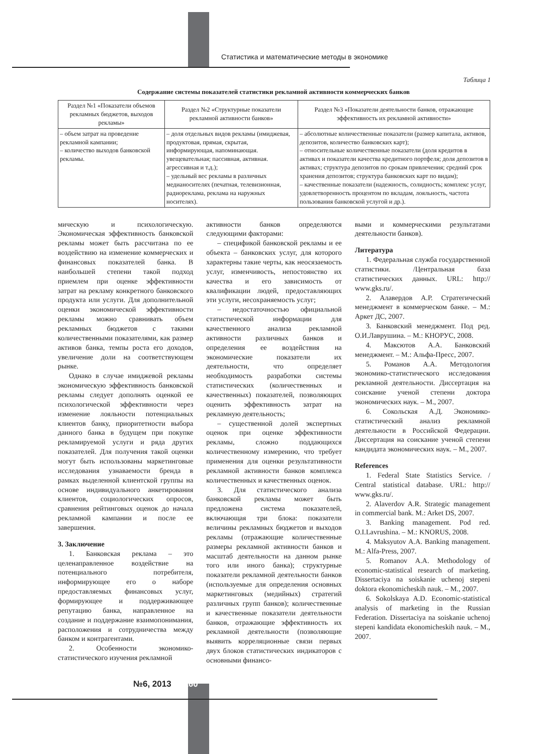Статистика и математические методы в экономике
Таблица 1
Содержание системы показателей статистики рекламной активности коммерческих банков
| Раздел №1 «Показатели объемов рекламных бюджетов, выходов рекламы» | Раздел №2 «Структурные показатели рекламной активности банков» | Раздел №3 «Показатели деятельности банков, отражающие эффективность их рекламной активности» |
| --- | --- | --- |
| – объем затрат на проведение рекламной кампании; – количество выходов банковской рекламы. | – доля отдельных видов рекламы (имиджевая, продуктовая, прямая, скрытая, информирующая, напоминающая. увещевательная; пассивная, активная. агрессивная и т.д.); – удельный вес рекламы в различных медианосителях (печатная, телевизионная, радиореклама, реклама на наружных носителях). | – абсолютные количественные показатели (размер капитала, активов, депозитов, количество банковских карт); – относительные количественные показатели (доля кредитов в активах и показатели качества кредитного портфеля; доля депозитов в активах; структура депозитов по срокам привлечения; средний срок хранения депозитов; структура банковских карт по видам); – качественные показатели (надежность, солидность; комплекс услуг, удовлетворенность процентом по вкладам, лояльность, частота пользования банковской услугой и др.). |
мическую и психологическую. Экономическая эффективность банковской рекламы может быть рассчитана по ее воздействию на изменение коммерческих и финансовых показателей банка. В наибольшей степени такой подход приемлем при оценке эффективности затрат на рекламу конкретного банковского продукта или услуги. Для дополнительной оценки экономической эффективности рекламы можно сравнивать объем рекламных бюджетов с такими количественными показателями, как размер активов банка, темпы роста его доходов, увеличение доли на соответствующем рынке.
Однако в случае имиджевой рекламы экономическую эффективность банковской рекламы следует дополнять оценкой ее психологической эффективности через изменение лояльности потенциальных клиентов банку, приоритетности выбора данного банка в будущем при покупке рекламируемой услуги и ряда других показателей. Для получения такой оценки могут быть использованы маркетинговые исследования узнаваемости бренда в рамках выделенной клиентской группы на основе индивидуального анкетирования клиентов, социологических опросов, сравнения рейтинговых оценок до начала рекламной кампании и после ее завершения.
3. Заключение
1. Банковская реклама – это целенаправленное воздействие на потенциального потребителя, информирующее его о наборе предоставляемых финансовых услуг, формирующее и поддерживающее репутацию банка, направленное на создание и поддержание взаимопонимания, расположения и сотрудничества между банком и контрагентами.
2. Особенности экономико-статистического изучения рекламной
активности банков определяются следующими факторами:
– спецификой банковской рекламы и ее объекта – банковских услуг, для которого характерны такие черты, как неосязаемость услуг, изменчивость, непостоянство их качества и его зависимость от квалификации людей, предоставляющих эти услуги, несохраняемость услуг;
– недостаточностью официальной статистической информации для качественного анализа рекламной активности различных банков и определения ее воздействия на экономические показатели их деятельности, что определяет необходимость разработки системы статистических (количественных и качественных) показателей, позволяющих оценить эффективность затрат на рекламную деятельность;
– существенной долей экспертных оценок при оценке эффективности рекламы, сложно поддающихся количественному измерению, что требует применения для оценки результативности рекламной активности банков комплекса количественных и качественных оценок.
3. Для статистического анализа банковской рекламы может быть предложена система показателей, включающая три блока: показатели величины рекламных бюджетов и выходов рекламы (отражающие количественные размеры рекламной активности банков и масштаб деятельности на данном рынке того или иного банка); структурные показатели рекламной деятельности банков (используемые для определения основных маркетинговых (медийных) стратегий различных групп банков); количественные и качественные показатели деятельности банков, отражающие эффективность их рекламной деятельности (позволяющие выявить корреляционные связи первых двух блоков статистических индикаторов с основными финансо-
выми и коммерческими результатами деятельности банков).
Литература
1. Федеральная служба государственной статистики. /Центральная база статистических данных. URL: http:// www.gks.ru/.
2. Алавердов А.Р. Стратегический менеджмент в коммерческом банке. – М.: Аркет ДС, 2007.
3. Банковский менеджмент. Под ред. О.И.Лаврушина. – М.: КНОРУС, 2008.
4. Максютов А.А. Банковский менеджмент. – М.: Альфа-Пресс, 2007.
5. Романов А.А. Методология экономико-статистического исследования рекламной деятельности. Диссертация на соискание ученой степени доктора экономических наук. – М., 2007.
6. Сокольская А.Д. Экономико-статистический анализ рекламной деятельности в Российской Федерации. Диссертация на соискание ученой степени кандидата экономических наук. – М., 2007.
References
1. Federal State Statistics Service. / Central statistical database. URL: http:// www.gks.ru/.
2. Alaverdov A.R. Strategic management in commercial bank. M.: Arket DS, 2007.
3. Banking management. Pod red. O.I.Lavrushina. – M.: KNORUS, 2008.
4. Maksyutov A.A. Banking management. M.: Alfa-Press, 2007.
5. Romanov A.A. Methodology of economic-statistical research of marketing. Dissertaciya na soiskanie uchenoj stepeni doktora ekonomicheskih nauk. – M., 2007.
6. Sokolskaya A.D. Economic-statistical analysis of marketing in the Russian Federation. Dissertaciya na soiskanie uchenoj stepeni kandidata ekonomicheskih nauk. – M., 2007.
№6, 2013 160